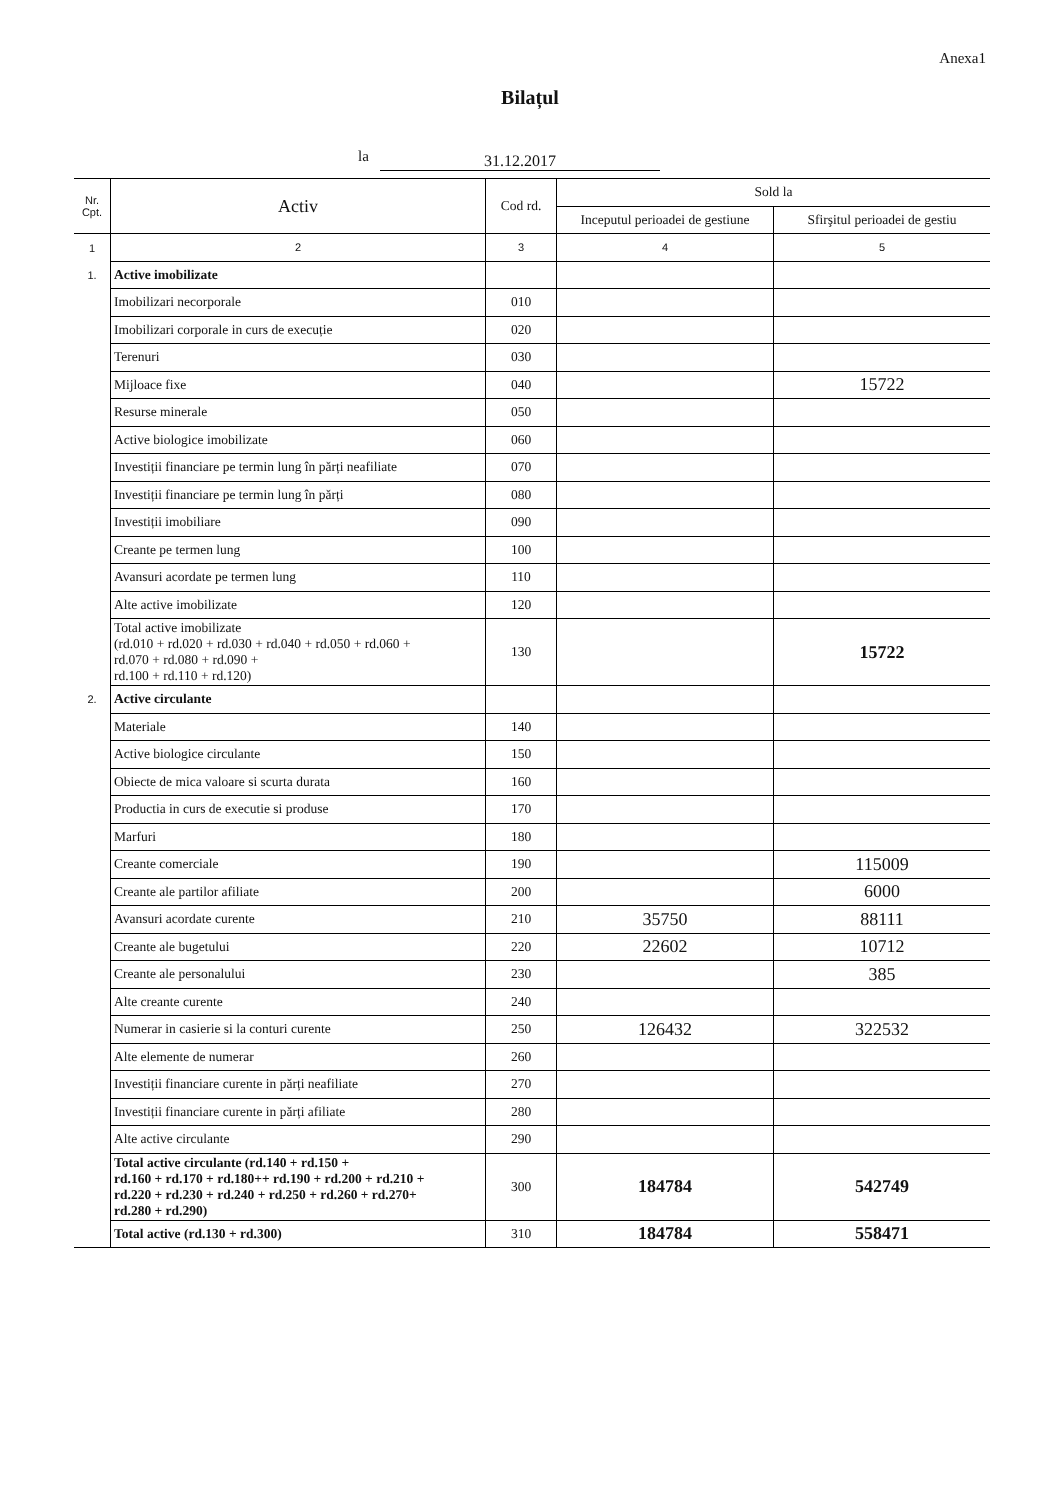Anexa1
Bilațul
la 31.12.2017
| Nr. Cpt. | Activ | Cod rd. | Sold la | |
| --- | --- | --- | --- | --- |
| | | | Inceputul perioadei de gestiune | Sfirşitul perioadei de gestiu |
| 1 | 2 | 3 | 4 | 5 |
| 1. | Active imobilizate | | | |
| | Imobilizari necorporale | 010 | | |
| | Imobilizari corporale in curs de execuție | 020 | | |
| | Terenuri | 030 | | |
| | Mijloace fixe | 040 | | 15722 |
| | Resurse minerale | 050 | | |
| | Active biologice imobilizate | 060 | | |
| | Investiții financiare pe termin lung în părți neafiliate | 070 | | |
| | Investiții financiare pe termin lung în părți | 080 | | |
| | Investiții imobiliare | 090 | | |
| | Creante pe termen lung | 100 | | |
| | Avansuri acordate pe termen lung | 110 | | |
| | Alte active imobilizate | 120 | | |
| | Total active imobilizate (rd.010 + rd.020 + rd.030 + rd.040 + rd.050 + rd.060 + rd.070 + rd.080 + rd.090 + rd.100 + rd.110 + rd.120) | 130 | | 15722 |
| 2. | Active circulante | | | |
| | Materiale | 140 | | |
| | Active biologice circulante | 150 | | |
| | Obiecte de mica valoare si scurta durata | 160 | | |
| | Productia in curs de executie si produse | 170 | | |
| | Marfuri | 180 | | |
| | Creante comerciale | 190 | | 115009 |
| | Creante ale partilor afiliate | 200 | | 6000 |
| | Avansuri acordate curente | 210 | 35750 | 88111 |
| | Creante ale bugetului | 220 | 22602 | 10712 |
| | Creante ale personalului | 230 | | 385 |
| | Alte creante curente | 240 | | |
| | Numerar in casierie si la conturi curente | 250 | 126432 | 322532 |
| | Alte elemente de numerar | 260 | | |
| | Investiții financiare curente in părți neafiliate | 270 | | |
| | Investiții financiare curente in părți afiliate | 280 | | |
| | Alte active circulante | 290 | | |
| | Total active circulante (rd.140 + rd.150 + rd.160 + rd.170 + rd.180++ rd.190 + rd.200 + rd.210 + rd.220 + rd.230 + rd.240 + rd.250 + rd.260 + rd.270+ rd.280 + rd.290) | 300 | 184784 | 542749 |
| | Total active (rd.130 + rd.300) | 310 | 184784 | 558471 |